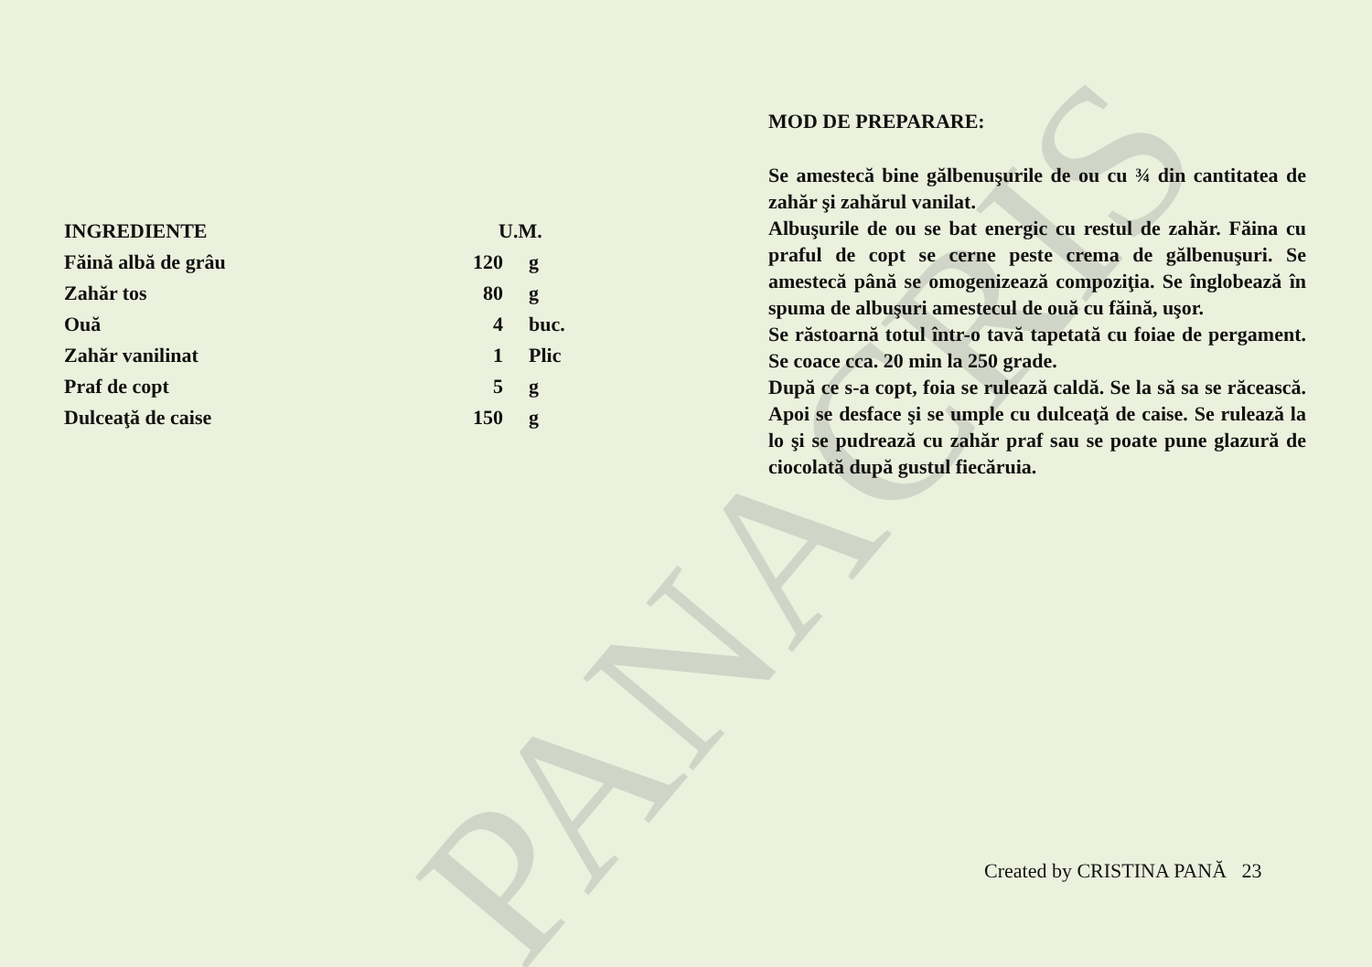PANACRIS
| INGREDIENTE | U.M. | |
| --- | --- | --- |
| Făină albă de grâu | 120 | g |
| Zahăr tos | 80 | g |
| Ouă | 4 | buc. |
| Zahăr vanilinat | 1 | Plic |
| Praf de copt | 5 | g |
| Dulceaţă de caise | 150 | g |
MOD DE PREPARARE:
Se amestecă bine gălbenuşurile de ou cu ¾ din cantitatea de zahăr şi zahărul vanilat.
Albuşurile de ou se bat energic cu restul de zahăr. Făina cu praful de copt se cerne peste crema de gălbenuşuri. Se amestecă până se omogenizează compoziţia. Se înglobează în spuma de albuşuri amestecul de ouă cu făină, uşor.
Se răstoarnă totul într-o tavă tapetată cu foiae de pergament. Se coace cca. 20 min la 250 grade.
După ce s-a copt, foia se rulează caldă. Se la să sa se răcească. Apoi se desface şi se umple cu dulceaţă de caise. Se rulează la lo şi se pudrează cu zahăr praf sau se poate pune glazură de ciocolată după gustul fiecăruia.
Created by CRISTINA PANĂ 23